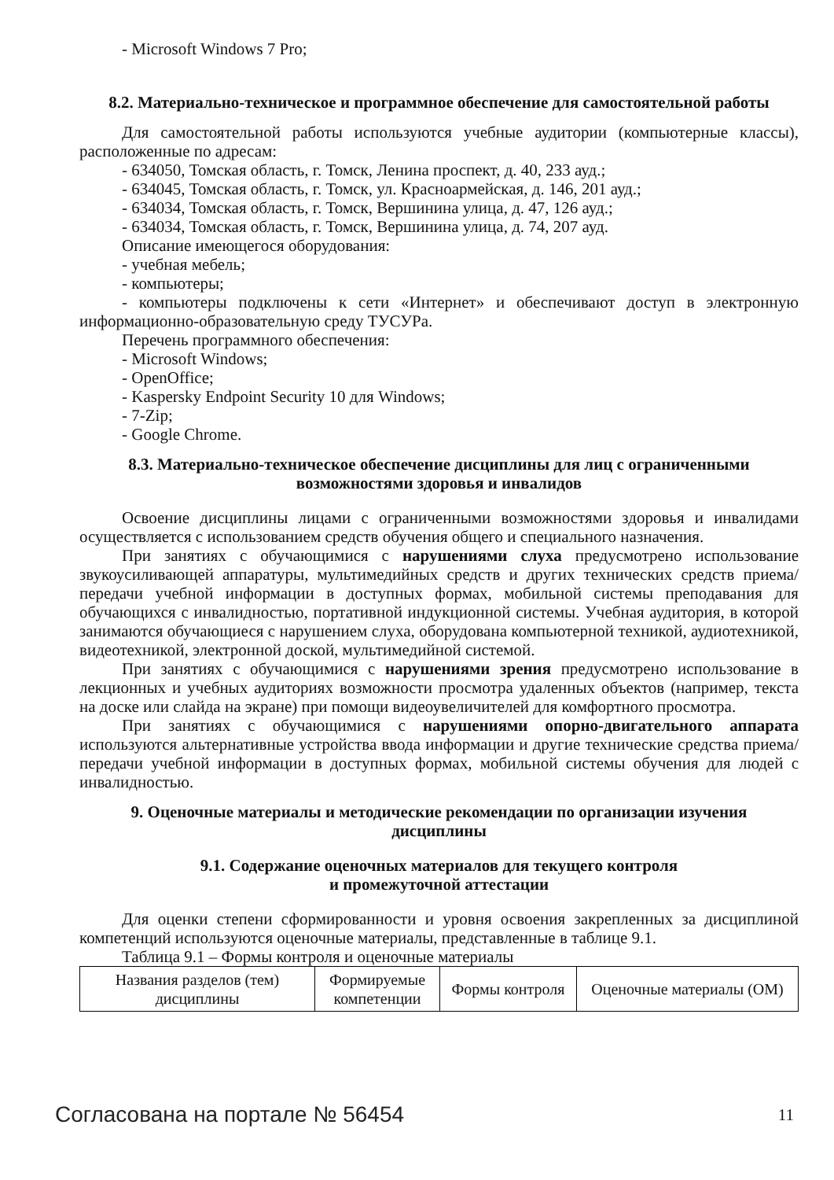- Microsoft Windows 7 Pro;
8.2. Материально-техническое и программное обеспечение для самостоятельной работы
Для самостоятельной работы используются учебные аудитории (компьютерные классы), расположенные по адресам:
- 634050, Томская область, г. Томск, Ленина проспект, д. 40, 233 ауд.;
- 634045, Томская область, г. Томск, ул. Красноармейская, д. 146, 201 ауд.;
- 634034, Томская область, г. Томск, Вершинина улица, д. 47, 126 ауд.;
- 634034, Томская область, г. Томск, Вершинина улица, д. 74, 207 ауд.
Описание имеющегося оборудования:
- учебная мебель;
- компьютеры;
- компьютеры подключены к сети «Интернет» и обеспечивают доступ в электронную информационно-образовательную среду ТУСУРа.
Перечень программного обеспечения:
- Microsoft Windows;
- OpenOffice;
- Kaspersky Endpoint Security 10 для Windows;
- 7-Zip;
- Google Chrome.
8.3. Материально-техническое обеспечение дисциплины для лиц с ограниченными
возможностями здоровья и инвалидов
Освоение дисциплины лицами с ограниченными возможностями здоровья и инвалидами осуществляется с использованием средств обучения общего и специального назначения.
При занятиях с обучающимися с нарушениями слуха предусмотрено использование звукоусиливающей аппаратуры, мультимедийных средств и других технических средств приема/передачи учебной информации в доступных формах, мобильной системы преподавания для обучающихся с инвалидностью, портативной индукционной системы. Учебная аудитория, в которой занимаются обучающиеся с нарушением слуха, оборудована компьютерной техникой, аудиотехникой, видеотехникой, электронной доской, мультимедийной системой.
При занятиях с обучающимися с нарушениями зрения предусмотрено использование в лекционных и учебных аудиториях возможности просмотра удаленных объектов (например, текста на доске или слайда на экране) при помощи видеоувеличителей для комфортного просмотра.
При занятиях с обучающимися с нарушениями опорно-двигательного аппарата используются альтернативные устройства ввода информации и другие технические средства приема/передачи учебной информации в доступных формах, мобильной системы обучения для людей с инвалидностью.
9. Оценочные материалы и методические рекомендации по организации изучения
дисциплины
9.1. Содержание оценочных материалов для текущего контроля
и промежуточной аттестации
Для оценки степени сформированности и уровня освоения закрепленных за дисциплиной компетенций используются оценочные материалы, представленные в таблице 9.1.
Таблица 9.1 – Формы контроля и оценочные материалы
| Названия разделов (тем) дисциплины | Формируемые компетенции | Формы контроля | Оценочные материалы (ОМ) |
| --- | --- | --- | --- |
Согласована на портале № 56454 11